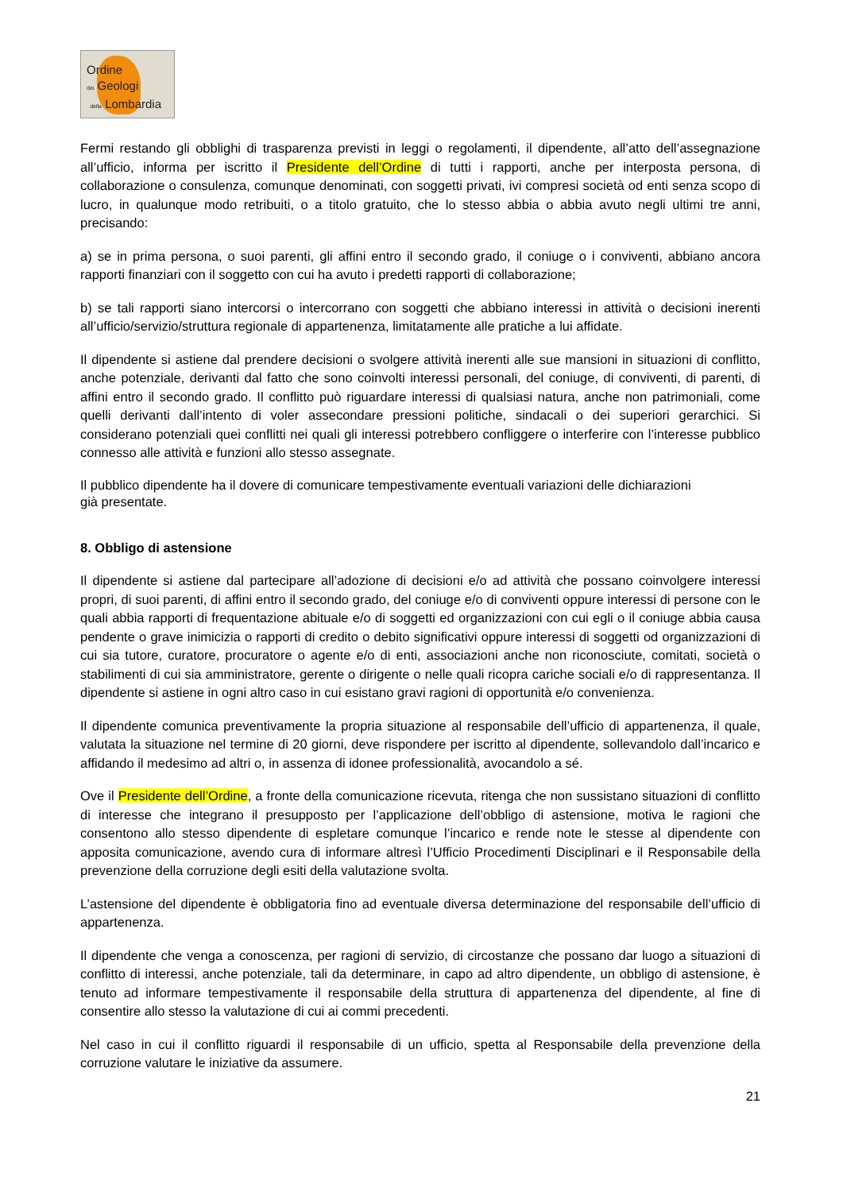Ordine
dei Geologi
della Lombardia
Fermi restando gli obblighi di trasparenza previsti in leggi o regolamenti, il dipendente, all’atto dell’assegnazione all’ufficio, informa per iscritto il Presidente dell’Ordine di tutti i rapporti, anche per interposta persona, di collaborazione o consulenza, comunque denominati, con soggetti privati, ivi compresi società od enti senza scopo di lucro, in qualunque modo retribuiti, o a titolo gratuito, che lo stesso abbia o abbia avuto negli ultimi tre anni, precisando:
a) se in prima persona, o suoi parenti, gli affini entro il secondo grado, il coniuge o i conviventi, abbiano ancora rapporti finanziari con il soggetto con cui ha avuto i predetti rapporti di collaborazione;
b) se tali rapporti siano intercorsi o intercorrano con soggetti che abbiano interessi in attività o decisioni inerenti all’ufficio/servizio/struttura regionale di appartenenza, limitatamente alle pratiche a lui affidate.
Il dipendente si astiene dal prendere decisioni o svolgere attività inerenti alle sue mansioni in situazioni di conflitto, anche potenziale, derivanti dal fatto che sono coinvolti interessi personali, del coniuge, di conviventi, di parenti, di affini entro il secondo grado. Il conflitto può riguardare interessi di qualsiasi natura, anche non patrimoniali, come quelli derivanti dall’intento di voler assecondare pressioni politiche, sindacali o dei superiori gerarchici. Si considerano potenziali quei conflitti nei quali gli interessi potrebbero confliggere o interferire con l’interesse pubblico connesso alle attività e funzioni allo stesso assegnate.
Il pubblico dipendente ha il dovere di comunicare tempestivamente eventuali variazioni delle dichiarazioni
già presentate.
8. Obbligo di astensione
Il dipendente si astiene dal partecipare all’adozione di decisioni e/o ad attività che possano coinvolgere interessi propri, di suoi parenti, di affini entro il secondo grado, del coniuge e/o di conviventi oppure interessi di persone con le quali abbia rapporti di frequentazione abituale e/o di soggetti ed organizzazioni con cui egli o il coniuge abbia causa pendente o grave inimicizia o rapporti di credito o debito significativi oppure interessi di soggetti od organizzazioni di cui sia tutore, curatore, procuratore o agente e/o di enti, associazioni anche non riconosciute, comitati, società o stabilimenti di cui sia amministratore, gerente o dirigente o nelle quali ricopra cariche sociali e/o di rappresentanza. Il dipendente si astiene in ogni altro caso in cui esistano gravi ragioni di opportunità e/o convenienza.
Il dipendente comunica preventivamente la propria situazione al responsabile dell’ufficio di appartenenza, il quale, valutata la situazione nel termine di 20 giorni, deve rispondere per iscritto al dipendente, sollevandolo dall’incarico e affidando il medesimo ad altri o, in assenza di idonee professionalità, avocandolo a sé.
Ove il Presidente dell’Ordine, a fronte della comunicazione ricevuta, ritenga che non sussistano situazioni di conflitto di interesse che integrano il presupposto per l’applicazione dell’obbligo di astensione, motiva le ragioni che consentono allo stesso dipendente di espletare comunque l’incarico e rende note le stesse al dipendente con apposita comunicazione, avendo cura di informare altresì l’Ufficio Procedimenti Disciplinari e il Responsabile della prevenzione della corruzione degli esiti della valutazione svolta.
L’astensione del dipendente è obbligatoria fino ad eventuale diversa determinazione del responsabile dell’ufficio di appartenenza.
Il dipendente che venga a conoscenza, per ragioni di servizio, di circostanze che possano dar luogo a situazioni di conflitto di interessi, anche potenziale, tali da determinare, in capo ad altro dipendente, un obbligo di astensione, è tenuto ad informare tempestivamente il responsabile della struttura di appartenenza del dipendente, al fine di consentire allo stesso la valutazione di cui ai commi precedenti.
Nel caso in cui il conflitto riguardi il responsabile di un ufficio, spetta al Responsabile della prevenzione della corruzione valutare le iniziative da assumere.
21